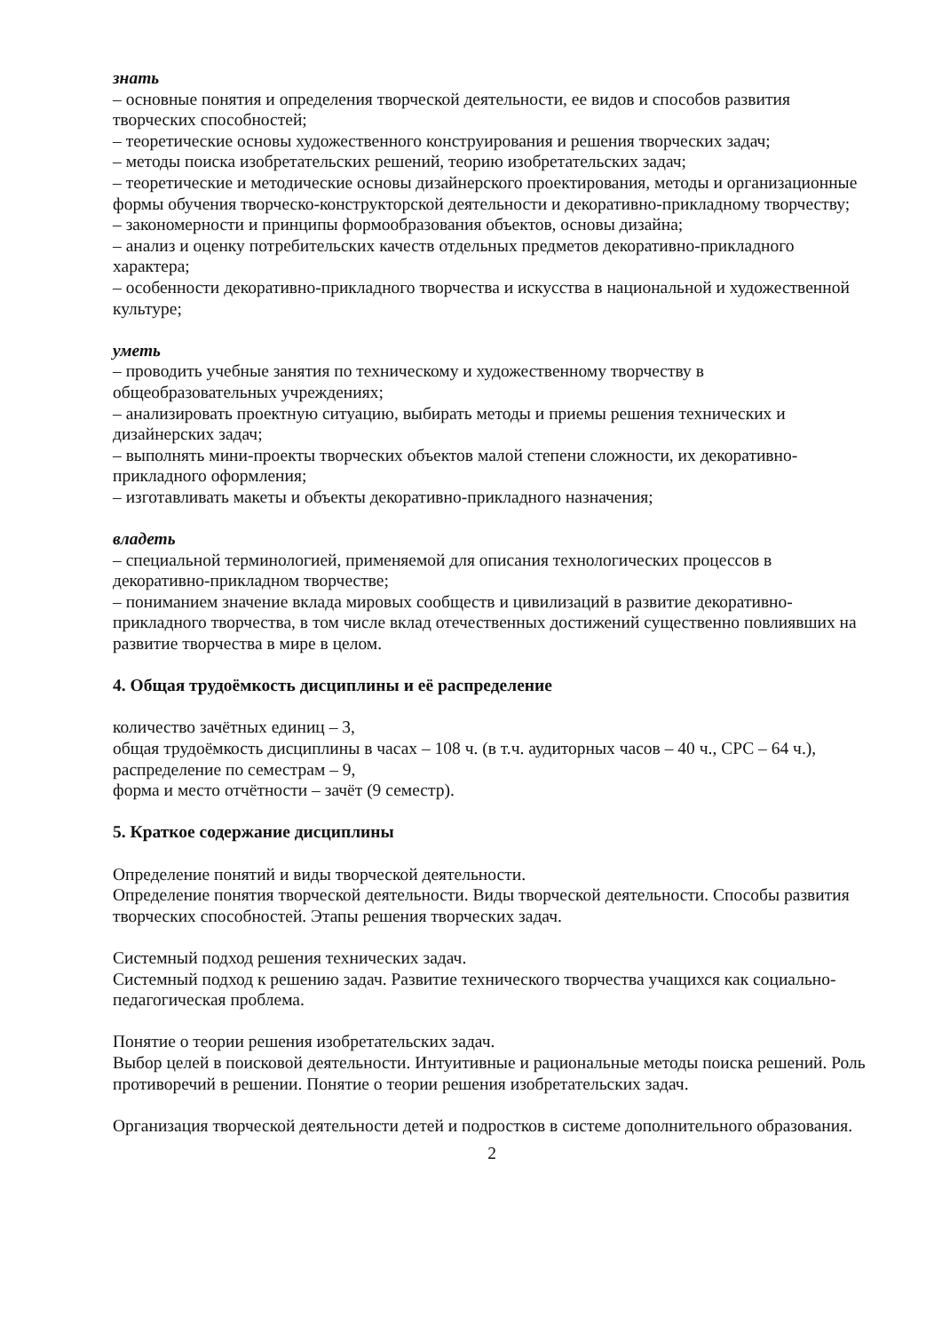знать
– основные понятия и определения творческой деятельности, ее видов и способов развития творческих способностей;
– теоретические основы художественного конструирования и решения творческих задач;
– методы поиска изобретательских решений, теорию изобретательских задач;
– теоретические и методические основы дизайнерского проектирования, методы и организационные формы обучения творческо-конструкторской деятельности и декоративно-прикладному творчеству;
– закономерности и принципы формообразования объектов, основы дизайна;
– анализ и оценку потребительских качеств отдельных предметов декоративно-прикладного характера;
– особенности декоративно-прикладного творчества и искусства в национальной и художественной культуре;
уметь
– проводить учебные занятия по техническому и художественному творчеству в общеобразовательных учреждениях;
– анализировать проектную ситуацию, выбирать методы и приемы решения технических и дизайнерских задач;
– выполнять мини-проекты творческих объектов малой степени сложности, их декоративно-прикладного оформления;
– изготавливать макеты и объекты декоративно-прикладного назначения;
владеть
– специальной терминологией, применяемой для описания технологических процессов в декоративно-прикладном творчестве;
– пониманием значение вклада мировых сообществ и цивилизаций в развитие декоративно-прикладного творчества, в том числе вклад отечественных достижений существенно повлиявших на развитие творчества в мире в целом.
4. Общая трудоёмкость дисциплины и её распределение
количество зачётных единиц – 3,
общая трудоёмкость дисциплины в часах – 108 ч. (в т.ч. аудиторных часов – 40 ч., СРС – 64 ч.),
распределение по семестрам – 9,
форма и место отчётности – зачёт (9 семестр).
5. Краткое содержание дисциплины
Определение понятий и виды творческой деятельности.
Определение понятия творческой деятельности. Виды творческой деятельности. Способы развития творческих способностей. Этапы решения творческих задач.
Системный подход решения технических задач.
Системный подход к решению задач. Развитие технического творчества учащихся как социально-педагогическая проблема.
Понятие о теории решения изобретательских задач.
Выбор целей в поисковой деятельности. Интуитивные и рациональные методы поиска решений. Роль противоречий в решении. Понятие о теории решения изобретательских задач.
Организация творческой деятельности детей и подростков в системе дополнительного образования.
2